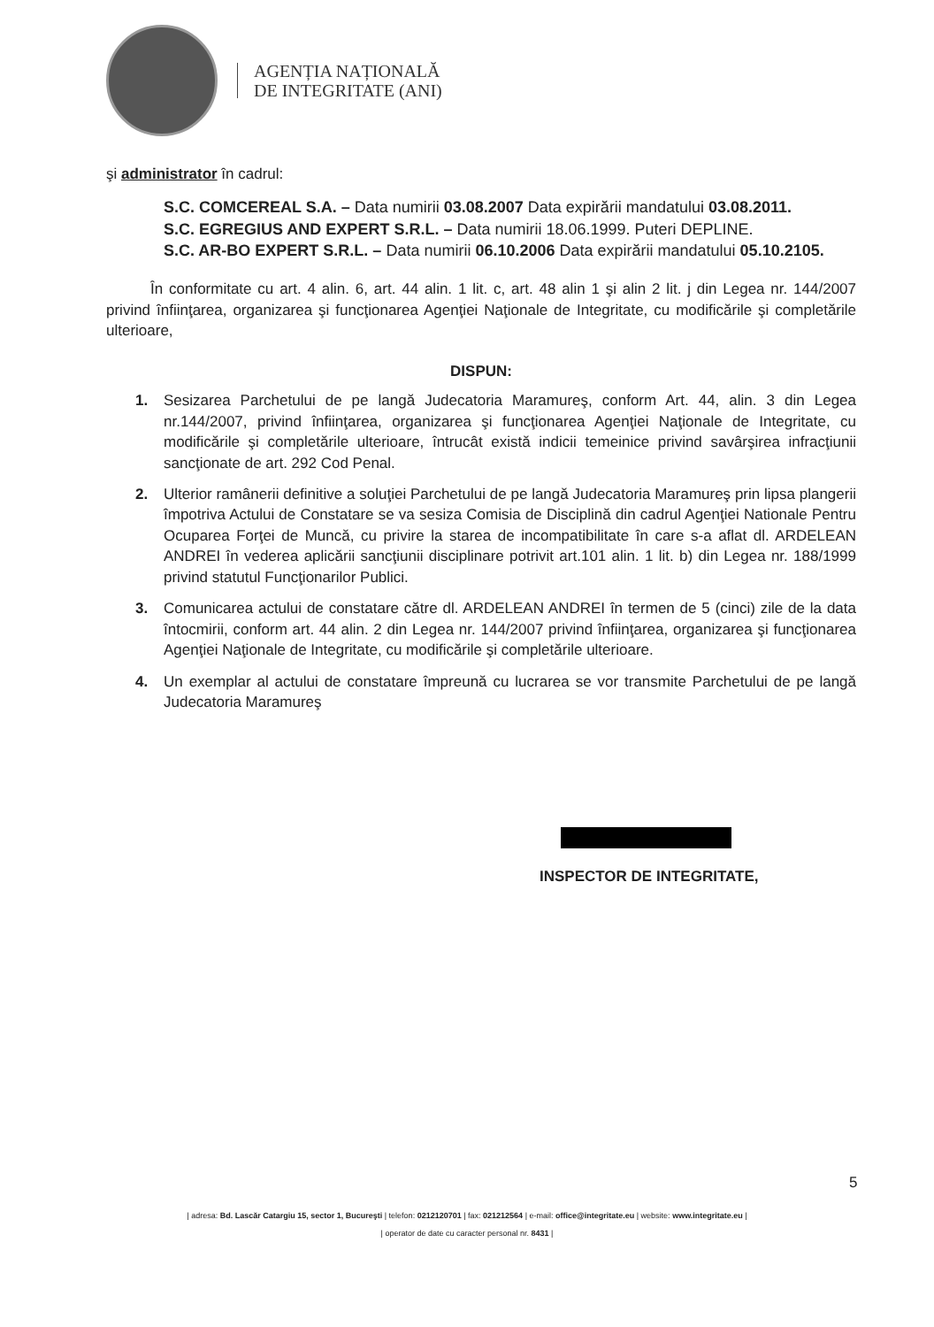AGENȚIA NAȚIONALĂ
DE INTEGRITATE (ANI)
şi administrator în cadrul:
S.C. COMCEREAL S.A. – Data numirii 03.08.2007 Data expirării mandatului 03.08.2011.
S.C. EGREGIUS AND EXPERT S.R.L. – Data numirii 18.06.1999. Puteri DEPLINE.
S.C. AR-BO EXPERT S.R.L. – Data numirii 06.10.2006 Data expirării mandatului 05.10.2105.
În conformitate cu art. 4 alin. 6, art. 44 alin. 1 lit. c, art. 48 alin 1 şi alin 2 lit. j din Legea nr. 144/2007 privind înfiinţarea, organizarea şi funcţionarea Agenţiei Naţionale de Integritate, cu modificările şi completările ulterioare,
DISPUN:
1. Sesizarea Parchetului de pe langă Judecatoria Maramureş, conform Art. 44, alin. 3 din Legea nr.144/2007, privind înfiinţarea, organizarea şi funcţionarea Agenţiei Naţionale de Integritate, cu modificările şi completările ulterioare, întrucât există indicii temeinice privind savârşirea infracţiunii sancţionate de art. 292 Cod Penal.
2. Ulterior ramânerii definitive a soluţiei Parchetului de pe langă Judecatoria Maramureş prin lipsa plangerii împotriva Actului de Constatare se va sesiza Comisia de Disciplină din cadrul Agenţiei Nationale Pentru Ocuparea Forţei de Muncă, cu privire la starea de incompatibilitate în care s-a aflat dl. ARDELEAN ANDREI în vederea aplicării sancţiunii disciplinare potrivit art.101 alin. 1 lit. b) din Legea nr. 188/1999 privind statutul Funcţionarilor Publici.
3. Comunicarea actului de constatare către dl. ARDELEAN ANDREI în termen de 5 (cinci) zile de la data întocmirii, conform art. 44 alin. 2 din Legea nr. 144/2007 privind înfiinţarea, organizarea şi funcţionarea Agenţiei Naţionale de Integritate, cu modificările şi completările ulterioare.
4. Un exemplar al actului de constatare împreună cu lucrarea se vor transmite Parchetului de pe langă Judecatoria Maramureş
INSPECTOR DE INTEGRITATE,
5
| adresa: Bd. Lascăr Catargiu 15, sector 1, Bucureşti | telefon: 0212120701 | fax: 021212564 | e-mail: office@integritate.eu | website: www.integritate.eu |
| operator de date cu caracter personal nr. 8431 |